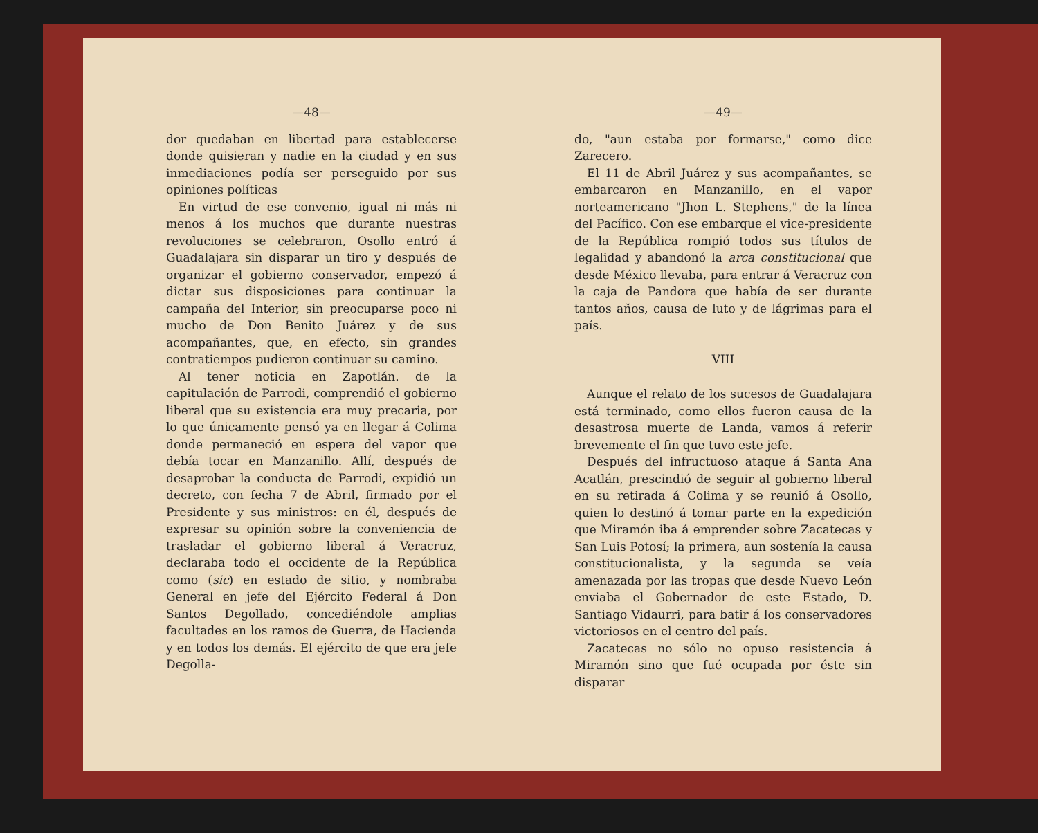—48—
dor quedaban en libertad para establecerse donde quisieran y nadie en la ciudad y en sus inmediaciones podía ser perseguido por sus opiniones políticas
En virtud de ese convenio, igual ni más ni menos á los muchos que durante nuestras revoluciones se celebraron, Osollo entró á Guadalajara sin disparar un tiro y después de organizar el gobierno conservador, empezó á dictar sus disposiciones para continuar la campaña del Interior, sin preocuparse poco ni mucho de Don Benito Juárez y de sus acompañantes, que, en efecto, sin grandes contratiempos pudieron continuar su camino.
Al tener noticia en Zapotlán. de la capitulación de Parrodi, comprendió el gobierno liberal que su existencia era muy precaria, por lo que únicamente pensó ya en llegar á Colima donde permaneció en espera del vapor que debía tocar en Manzanillo. Allí, después de desaprobar la conducta de Parrodi, expidió un decreto, con fecha 7 de Abril, firmado por el Presidente y sus ministros: en él, después de expresar su opinión sobre la conveniencia de trasladar el gobierno liberal á Veracruz, declaraba todo el occidente de la República como (sic) en estado de sitio, y nombraba General en jefe del Ejército Federal á Don Santos Degollado, concediéndole amplias facultades en los ramos de Guerra, de Hacienda y en todos los demás. El ejército de que era jefe Degolla-
—49—
do, "aun estaba por formarse," como dice Zarecero.
El 11 de Abril Juárez y sus acompañantes, se embarcaron en Manzanillo, en el vapor norteamericano "Jhon L. Stephens," de la línea del Pacífico. Con ese embarque el vice-presidente de la República rompió todos sus títulos de legalidad y abandonó la arca constitucional que desde México llevaba, para entrar á Veracruz con la caja de Pandora que había de ser durante tantos años, causa de luto y de lágrimas para el país.
VIII
Aunque el relato de los sucesos de Guadalajara está terminado, como ellos fueron causa de la desastrosa muerte de Landa, vamos á referir brevemente el fin que tuvo este jefe.
Después del infructuoso ataque á Santa Ana Acatlán, prescindió de seguir al gobierno liberal en su retirada á Colima y se reunió á Osollo, quien lo destinó á tomar parte en la expedición que Miramón iba á emprender sobre Zacatecas y San Luis Potosí; la primera, aun sostenía la causa constitucionalista, y la segunda se veía amenazada por las tropas que desde Nuevo León enviaba el Gobernador de este Estado, D. Santiago Vidaurri, para batir á los conservadores victoriosos en el centro del país.
Zacatecas no sólo no opuso resistencia á Miramón sino que fué ocupada por éste sin disparar